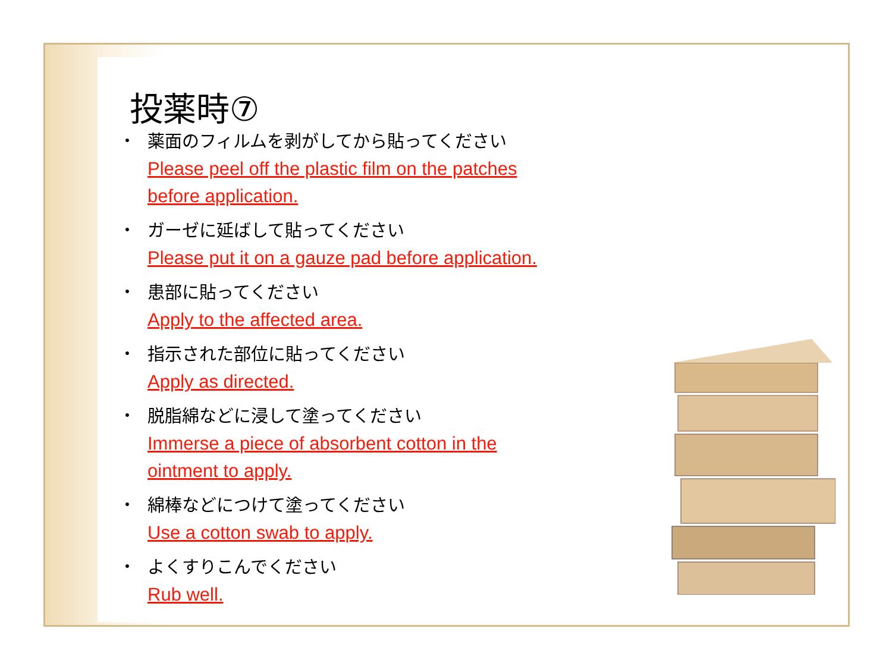投薬時⑦
・
薬面のフィルムを剥がしてから貼ってください
Please peel off the plastic film on the patches
before application.
・
ガーゼに延ばして貼ってください
Please put it on a gauze pad before application.
・
患部に貼ってください
Apply to the affected area.
・
指示された部位に貼ってください
Apply as directed.
・
脱脂綿などに浸して塗ってください
Immerse a piece of absorbent cotton in the
ointment to apply.
・
綿棒などにつけて塗ってください
Use a cotton swab to apply.
・
よくすりこんでください
Rub well.